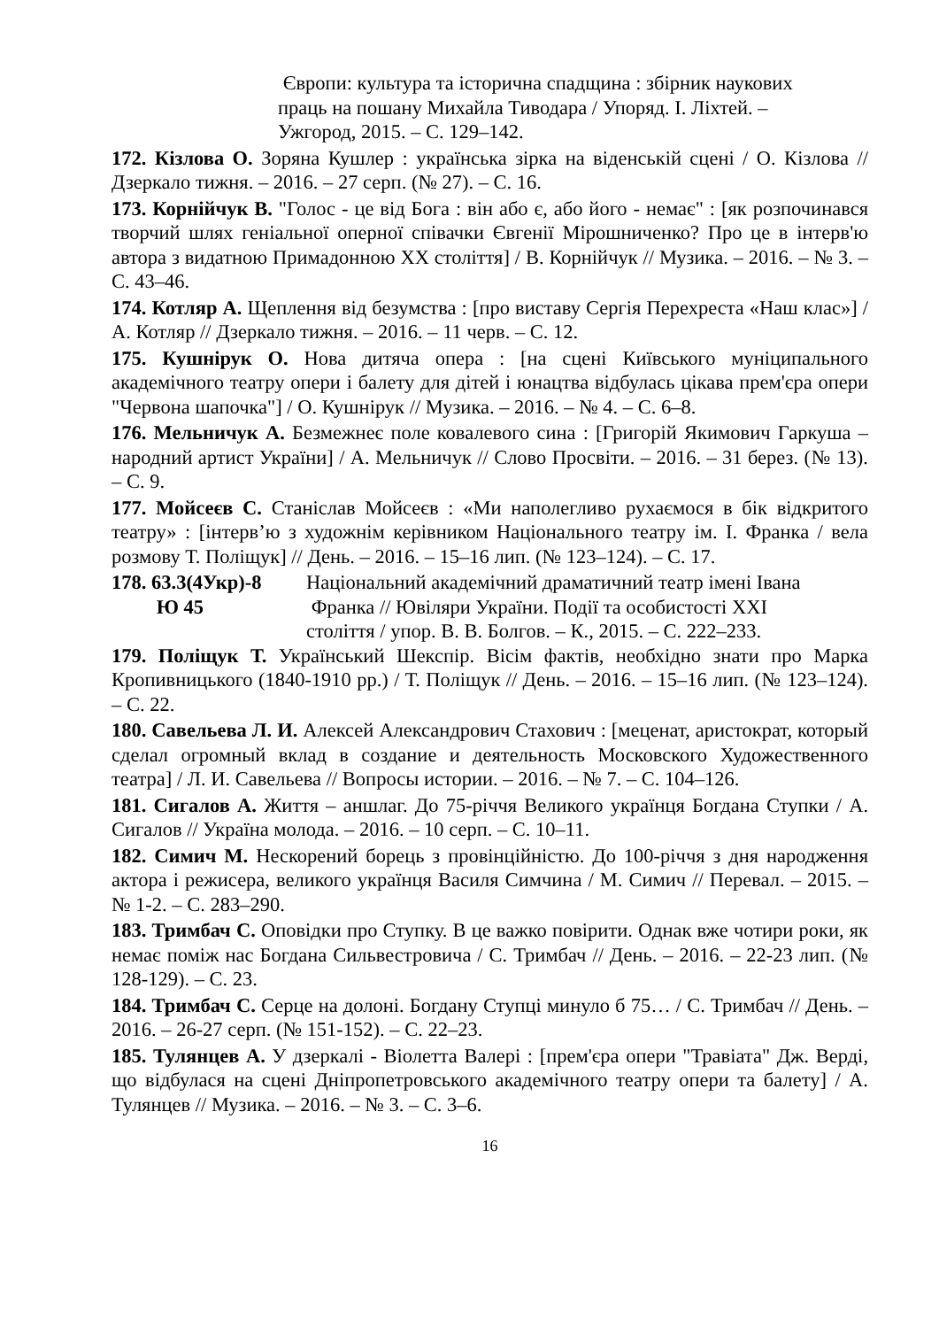Європи: культура та історична спадщина : збірник наукових
праць на пошану Михайла Тиводара / Упоряд. І. Ліхтей. –
Ужгород, 2015. – С. 129–142.
172. Кізлова О. Зоряна Кушлер : українська зірка на віденській сцені / О. Кізлова // Дзеркало тижня. – 2016. – 27 серп. (№ 27). – С. 16.
173. Корнійчук В. "Голос - це від Бога : він або є, або його - немає" : [як розпочинався творчий шлях геніальної оперної співачки Євгенії Мірошниченко? Про це в інтерв'ю автора з видатною Примадонною ХХ століття] / В. Корнійчук // Музика. – 2016. – № 3. – С. 43–46.
174. Котляр А. Щеплення від безумства : [про виставу Сергія Перехреста «Наш клас»] / А. Котляр // Дзеркало тижня. – 2016. – 11 черв. – С. 12.
175. Кушнірук О. Нова дитяча опера : [на сцені Київського муніципального академічного театру опери і балету для дітей і юнацтва відбулась цікава прем'єра опери "Червона шапочка"] / О. Кушнірук // Музика. – 2016. – № 4. – С. 6–8.
176. Мельничук А. Безмежнеє поле ковалевого сина : [Григорій Якимович Гаркуша – народний артист України] / А. Мельничук // Слово Просвіти. – 2016. – 31 берез. (№ 13). – С. 9.
177. Мойсеєв С. Станіслав Мойсеєв : «Ми наполегливо рухаємося в бік відкритого театру» : [інтерв’ю з художнім керівником Національного театру ім. І. Франка / вела розмову Т. Поліщук] // День. – 2016. – 15–16 лип. (№ 123–124). – С. 17.
178. 63.3(4Укр)-8
Ю 45
Національний академічний драматичний театр імені Івана
Франка // Ювіляри України. Події та особистості XXI
столiття / упор. В. В. Болгов. – К., 2015. – С. 222–233.
179. Поліщук Т. Український Шекспір. Вісім фактів, необхідно знати про Марка Кропивницького (1840-1910 рр.) / Т. Поліщук // День. – 2016. – 15–16 лип. (№ 123–124). – С. 22.
180. Савельева Л. И. Алексей Александрович Стахович : [меценат, аристократ, который сделал огромный вклад в создание и деятельность Московского Художественного театра] / Л. И. Савельева // Вопросы истории. – 2016. – № 7. – С. 104–126.
181. Сигалов А. Життя – аншлаг. До 75-річчя Великого українця Богдана Ступки / А. Сигалов // Україна молода. – 2016. – 10 серп. – С. 10–11.
182. Симич М. Нескорений борець з провінційністю. До 100-річчя з дня народження актора і режисера, великого українця Василя Симчина / М. Симич // Перевал. – 2015. – № 1-2. – С. 283–290.
183. Тримбач С. Оповідки про Ступку. В це важко повірити. Однак вже чотири роки, як немає поміж нас Богдана Сильвестровича / С. Тримбач // День. – 2016. – 22-23 лип. (№ 128-129). – С. 23.
184. Тримбач С. Серце на долоні. Богдану Ступці минуло б 75… / С. Тримбач // День. – 2016. – 26-27 серп. (№ 151-152). – С. 22–23.
185. Тулянцев А. У дзеркалі - Віолетта Валері : [прем'єра опери "Травіата" Дж. Верді, що відбулася на сцені Дніпропетровського академічного театру опери та балету] / А. Тулянцев // Музика. – 2016. – № 3. – С. 3–6.
16